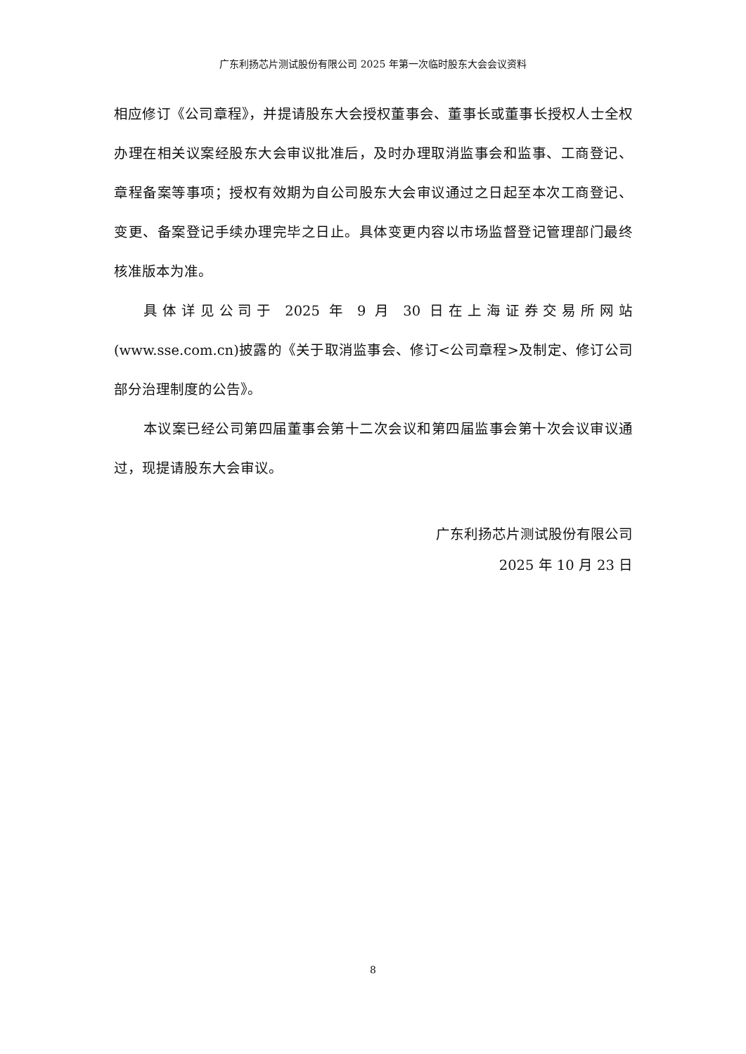广东利扬芯片测试股份有限公司 2025 年第一次临时股东大会会议资料
相应修订《公司章程》，并提请股东大会授权董事会、董事长或董事长授权人士全权办理在相关议案经股东大会审议批准后，及时办理取消监事会和监事、工商登记、章程备案等事项；授权有效期为自公司股东大会审议通过之日起至本次工商登记、变更、备案登记手续办理完毕之日止。具体变更内容以市场监督登记管理部门最终核准版本为准。
具体详见公司于 2025 年 9 月 30 日在上海证券交易所网站(www.sse.com.cn)披露的《关于取消监事会、修订<公司章程>及制定、修订公司部分治理制度的公告》。
本议案已经公司第四届董事会第十二次会议和第四届监事会第十次会议审议通过，现提请股东大会审议。
广东利扬芯片测试股份有限公司
2025 年 10 月 23 日
8